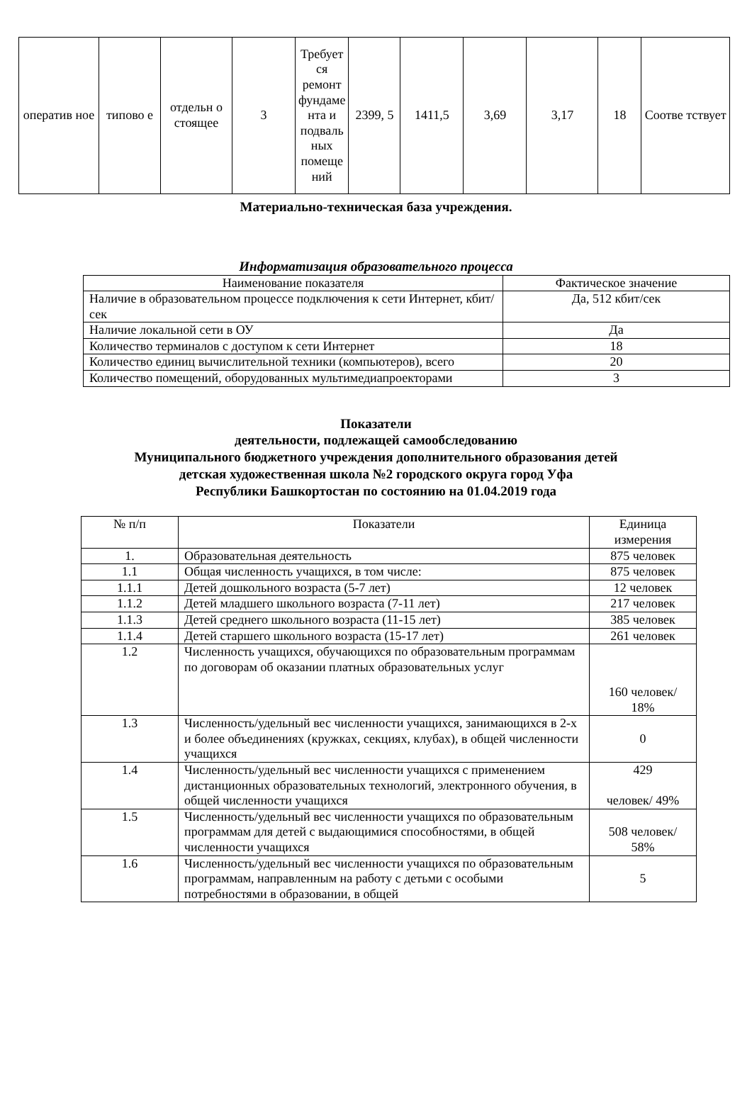| оператив ное | типово е | отдельн о стоящее | 3 | Требует ся ремонт фундаме нта и подваль ных помеще ний | 2399, 5 | 1411,5 | 3,69 | 3,17 | 18 | Соотве тствует |
Материально-техническая база учреждения.
Информатизация образовательного процесса
| Наименование показателя | Фактическое значение |
| --- | --- |
| Наличие в образовательном процессе подключения к сети Интернет, кбит/сек | Да, 512 кбит/сек |
| Наличие локальной сети в ОУ | Да |
| Количество терминалов с доступом к сети Интернет | 18 |
| Количество единиц вычислительной техники (компьютеров), всего | 20 |
| Количество помещений, оборудованных мультимедиапроекторами | 3 |
Показатели
деятельности, подлежащей самообследованию
Муниципального бюджетного учреждения дополнительного образования детей
детская художественная школа №2 городского округа город Уфа
Республики Башкортостан по состоянию на 01.04.2019 года
| № п/п | Показатели | Единица измерения |
| --- | --- | --- |
| 1. | Образовательная деятельность | 875 человек |
| 1.1 | Общая численность учащихся, в том числе: | 875 человек |
| 1.1.1 | Детей дошкольного возраста (5-7 лет) | 12 человек |
| 1.1.2 | Детей младшего школьного возраста (7-11 лет) | 217 человек |
| 1.1.3 | Детей среднего школьного возраста (11-15 лет) | 385 человек |
| 1.1.4 | Детей старшего школьного возраста (15-17 лет) | 261 человек |
| 1.2 | Численность учащихся, обучающихся по образовательным программам по договорам об оказании платных образовательных услуг | 160 человек/ 18% |
| 1.3 | Численность/удельный вес численности учащихся, занимающихся в 2-х и более объединениях (кружках, секциях, клубах), в общей численности учащихся | 0 |
| 1.4 | Численность/удельный вес численности учащихся с применением дистанционных образовательных технологий, электронного обучения, в общей численности учащихся | 429 человек/ 49% |
| 1.5 | Численность/удельный вес численности учащихся по образовательным программам для детей с выдающимися способностями, в общей численности учащихся | 508 человек/ 58% |
| 1.6 | Численность/удельный вес численности учащихся по образовательным программам, направленным на работу с детьми с особыми потребностями в образовании, в общей | 5 |